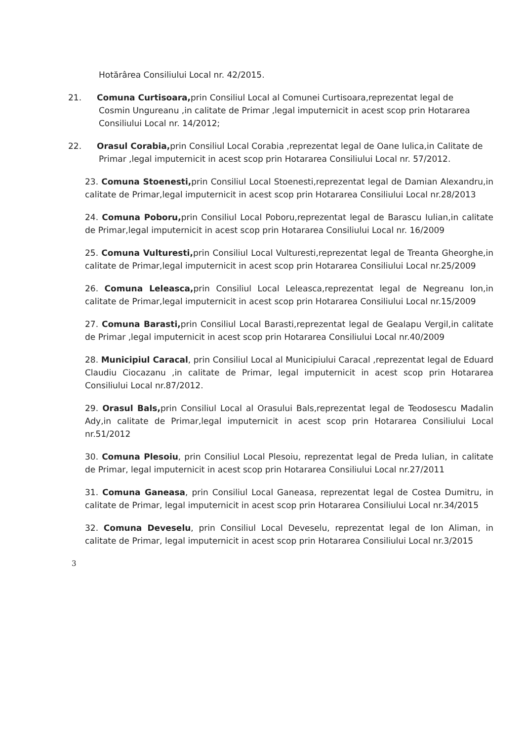Hotărârea Consiliului Local nr. 42/2015.
21. Comuna Curtisoara, prin Consiliul Local al Comunei Curtisoara,reprezentat legal de Cosmin Ungureanu ,in calitate de Primar ,legal imputernicit in acest scop prin Hotararea Consiliului Local nr. 14/2012;
22. Orasul Corabia, prin Consiliul Local Corabia ,reprezentat legal de Oane Iulica,in Calitate de Primar ,legal imputernicit in acest scop prin Hotararea Consiliului Local nr. 57/2012.
23. Comuna Stoenesti, prin Consiliul Local Stoenesti,reprezentat legal de Damian Alexandru,in calitate de Primar,legal imputernicit in acest scop prin Hotararea Consiliului Local nr.28/2013
24. Comuna Poboru, prin Consiliul Local Poboru,reprezentat legal de Barascu Iulian,in calitate de Primar,legal imputernicit in acest scop prin Hotararea Consiliului Local nr. 16/2009
25. Comuna Vulturesti, prin Consiliul Local Vulturesti,reprezentat legal de Treanta Gheorghe,in calitate de Primar,legal imputernicit in acest scop prin Hotararea Consiliului Local nr.25/2009
26. Comuna Leleasca, prin Consiliul Local Leleasca,reprezentat legal de Negreanu Ion,in calitate de Primar,legal imputernicit in acest scop prin Hotararea Consiliului Local nr.15/2009
27. Comuna Barasti, prin Consiliul Local Barasti,reprezentat legal de Gealapu Vergil,in calitate de Primar ,legal imputernicit in acest scop prin Hotararea Consiliului Local nr.40/2009
28. Municipiul Caracal, prin Consiliul Local al Municipiului Caracal ,reprezentat legal de Eduard Claudiu Ciocazanu ,in calitate de Primar, legal imputernicit in acest scop prin Hotararea Consiliului Local nr.87/2012.
29. Orasul Bals, prin Consiliul Local al Orasului Bals,reprezentat legal de Teodosescu Madalin Ady,in calitate de Primar,legal imputernicit in acest scop prin Hotararea Consiliului Local nr.51/2012
30. Comuna Plesoiu, prin Consiliul Local Plesoiu, reprezentat legal de Preda Iulian, in calitate de Primar, legal imputernicit in acest scop prin Hotararea Consiliului Local nr.27/2011
31. Comuna Ganeasa, prin Consiliul Local Ganeasa, reprezentat legal de Costea Dumitru, in calitate de Primar, legal imputernicit in acest scop prin Hotararea Consiliului Local nr.34/2015
32. Comuna Deveselu, prin Consiliul Local Deveselu, reprezentat legal de Ion Aliman, in calitate de Primar, legal imputernicit in acest scop prin Hotararea Consiliului Local nr.3/2015
3